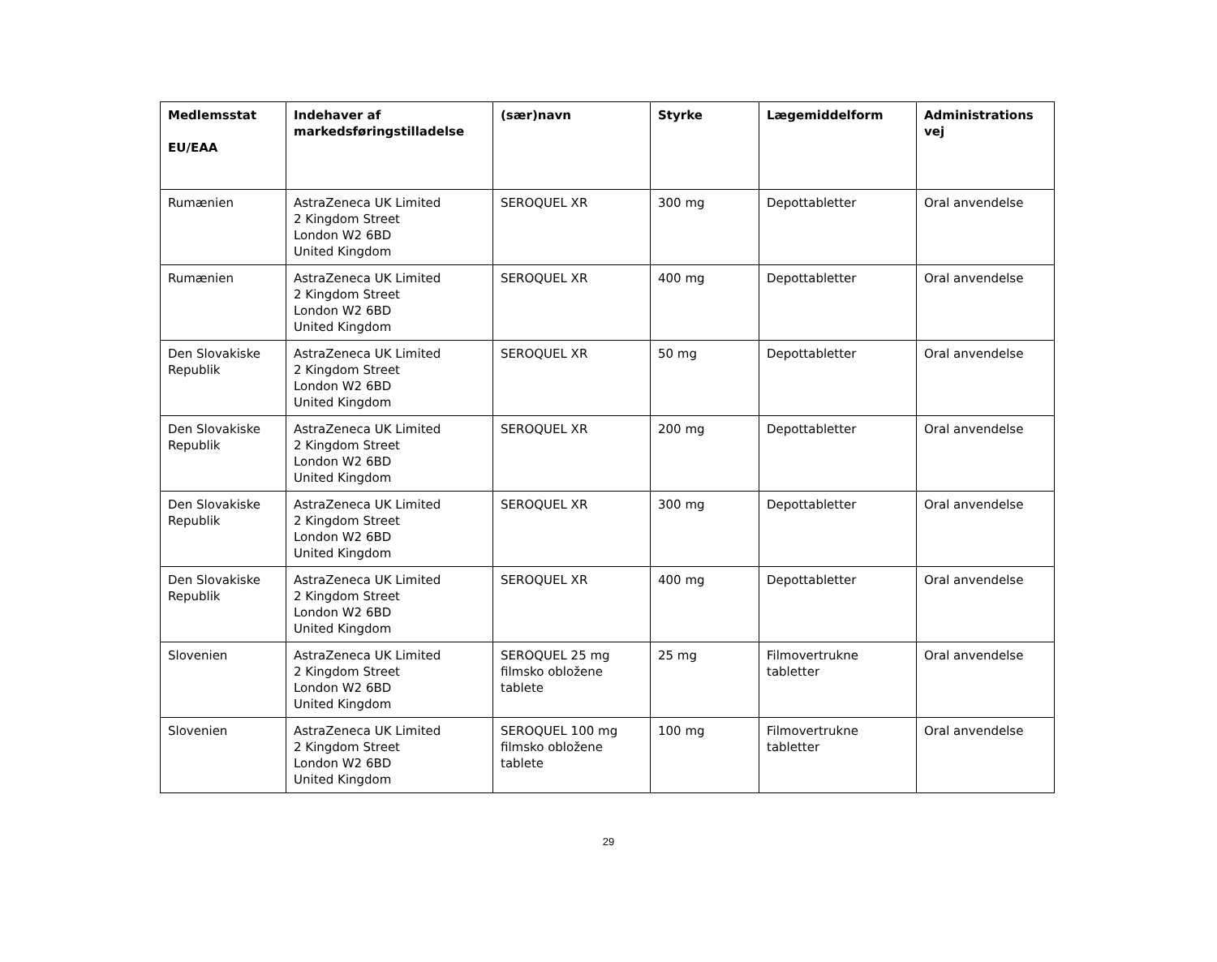| Medlemsstat EU/EAA | Indehaver af markedsføringstilladelse | (sær)navn | Styrke | Lægemiddelform | Administrations vej |
| --- | --- | --- | --- | --- | --- |
| Rumænien | AstraZeneca UK Limited 2 Kingdom Street London W2 6BD United Kingdom | SEROQUEL XR | 300 mg | Depottabletter | Oral anvendelse |
| Rumænien | AstraZeneca UK Limited 2 Kingdom Street London W2 6BD United Kingdom | SEROQUEL XR | 400 mg | Depottabletter | Oral anvendelse |
| Den Slovakiske Republik | AstraZeneca UK Limited 2 Kingdom Street London W2 6BD United Kingdom | SEROQUEL XR | 50 mg | Depottabletter | Oral anvendelse |
| Den Slovakiske Republik | AstraZeneca UK Limited 2 Kingdom Street London W2 6BD United Kingdom | SEROQUEL XR | 200 mg | Depottabletter | Oral anvendelse |
| Den Slovakiske Republik | AstraZeneca UK Limited 2 Kingdom Street London W2 6BD United Kingdom | SEROQUEL XR | 300 mg | Depottabletter | Oral anvendelse |
| Den Slovakiske Republik | AstraZeneca UK Limited 2 Kingdom Street London W2 6BD United Kingdom | SEROQUEL XR | 400 mg | Depottabletter | Oral anvendelse |
| Slovenien | AstraZeneca UK Limited 2 Kingdom Street London W2 6BD United Kingdom | SEROQUEL 25 mg filmsko obložene tablete | 25 mg | Filmovertrukne tabletter | Oral anvendelse |
| Slovenien | AstraZeneca UK Limited 2 Kingdom Street London W2 6BD United Kingdom | SEROQUEL 100 mg filmsko obložene tablete | 100 mg | Filmovertrukne tabletter | Oral anvendelse |
29